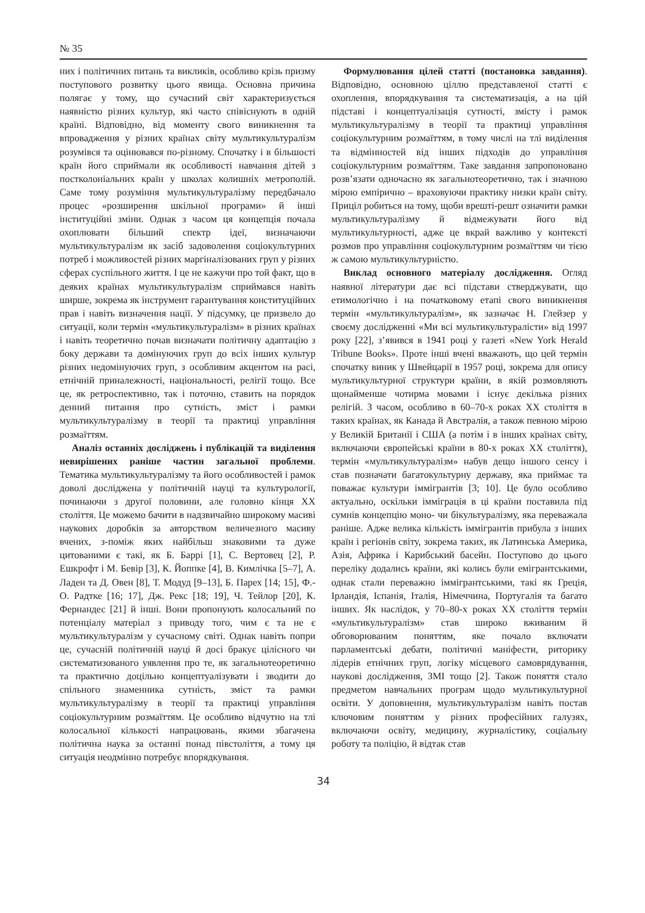№ 35
них і політичних питань та викликів, особливо крізь призму поступового розвитку цього явища. Основна причина полягає у тому, що сучасний світ характеризується наявністю різних культур, які часто співіснують в одній країні. Відповідно, від моменту свого виникнення та впровадження у різних країнах світу мультикультуралізм розумівся та оцінювався по-різному. Спочатку і в більшості країн його сприймали як особливості навчання дітей з постколоніальних країн у школах колишніх метрополій. Саме тому розуміння мультикультуралізму передбачало процес «розширення шкільної програми» й інші інституційні зміни. Однак з часом ця концепція почала охоплювати більший спектр ідеї, визначаючи мультикультуралізм як засіб задоволення соціокультурних потреб і можливостей різних маргіналізованих груп у різних сферах суспільного життя. І це не кажучи про той факт, що в деяких країнах мультикультуралізм сприймався навіть ширше, зокрема як інструмент гарантування конституційних прав і навіть визначення нації. У підсумку, це призвело до ситуації, коли термін «мультикультуралізм» в різних країнах і навіть теоретично почав визначати політичну адаптацію з боку держави та домінуючих груп до всіх інших культур різних недомінуючих груп, з особливим акцентом на расі, етнічній приналежності, національності, релігії тощо. Все це, як ретроспективно, так і поточно, ставить на порядок денний питання про сутність, зміст і рамки мультикультуралізму в теорії та практиці управління розмаїттям.
Аналіз останніх досліджень і публікацій та виділення невирішених раніше частин загальної проблеми. Тематика мультикультуралізму та його особливостей і рамок доволі досліджена у політичній науці та культурології, починаючи з другої половини, але головно кінця ХХ століття. Це можемо бачити в надзвичайно широкому масиві наукових доробків за авторством величезного масиву вчених, з-поміж яких найбільш знаковими та дуже цитованими є такі, як Б. Баррі [1], С. Вертовец [2], Р. Ешкрофт і М. Бевір [3], К. Йоппке [4], В. Кимлічка [5–7], А. Ладен та Д. Овен [8], Т. Модуд [9–13], Б. Парех [14; 15], Ф.-О. Радтке [16; 17], Дж. Рекс [18; 19], Ч. Тейлор [20], К. Фернандес [21] й інші. Вони пропонують колосальний по потенціалу матеріал з приводу того, чим є та не є мультикультуралізм у сучасному світі. Однак навіть попри це, сучасній політичній науці й досі бракує цілісного чи систематизованого уявлення про те, як загальнотеоретично та практично доцільно концептуалізувати і зводити до спільного знаменника сутність, зміст та рамки мультикультуралізму в теорії та практиці управління соціокультурним розмаїттям. Це особливо відчутно на тлі колосальної кількості напрацювань, якими збагачена політична наука за останні понад півстоліття, а тому ця ситуація неодмінно потребує впорядкування.
Формулювання цілей статті (постановка завдання). Відповідно, основною ціллю представленої статті є охоплення, впорядкування та систематизація, а на цій підставі і концептуалізація сутності, змісту і рамок мультикультуралізму в теорії та практиці управління соціокультурним розмаїттям, в тому числі на тлі виділення та відмінностей від інших підходів до управління соціокультурним розмаїттям. Таке завдання запропоновано розв’язати одночасно як загальнотеоретично, так і значною мірою емпірично – враховуючи практику низки країн світу. Приціл робиться на тому, щоби врешті-решт означити рамки мультикультуралізму й відмежувати його від мультикультурності, адже це вкрай важливо у контексті розмов про управління соціокультурним розмаїттям чи тією ж самою мультикультурністю.
Виклад основного матеріалу дослідження. Огляд наявної літератури дає всі підстави стверджувати, що етимологічно і на початковому етапі свого виникнення термін «мультикультуралізм», як зазначає Н. Глейзер у своєму дослідженні «Ми всі мультикультуралісти» від 1997 року [22], з’явився в 1941 році у газеті «New York Herald Tribune Books». Проте інші вчені вважають, що цей термін спочатку виник у Швейцарії в 1957 році, зокрема для опису мультикультурної структури країни, в якій розмовляють щонайменше чотирма мовами і існує декілька різних релігій. З часом, особливо в 60–70-х роках ХХ століття в таких країнах, як Канада й Австралія, а також певною мірою у Великій Британії і США (а потім і в інших країнах світу, включаючи європейські країни в 80-х роках ХХ століття), термін «мультикультуралізм» набув дещо іншого сенсу і став позначати багатокультурну державу, яка приймає та поважає культури іммігрантів [3; 10]. Це було особливо актуально, оскільки імміграція в ці країни поставила під сумнів концепцію моно- чи бікультуралізму, яка переважала раніше. Адже велика кількість іммігрантів прибула з інших країн і регіонів світу, зокрема таких, як Латинська Америка, Азія, Африка і Карибський басейн. Поступово до цього переліку додались країни, які колись були емігрантськими, однак стали переважно іммігрантськими, такі як Греція, Ірландія, Іспанія, Італія, Німеччина, Португалія та багато інших. Як наслідок, у 70–80-х роках ХХ століття термін «мультикультуралізм» став широко вживаним й обговорюваним поняттям, яке почало включати парламентські дебати, політичні маніфести, риторику лідерів етнічних груп, логіку місцевого самоврядування, наукові дослідження, ЗМІ тощо [2]. Також поняття стало предметом навчальних програм щодо мультикультурної освіти. У доповнення, мультикультуралізм навіть постав ключовим поняттям у різних професійних галузях, включаючи освіту, медицину, журналістику, соціальну роботу та поліцію, й відтак став
34